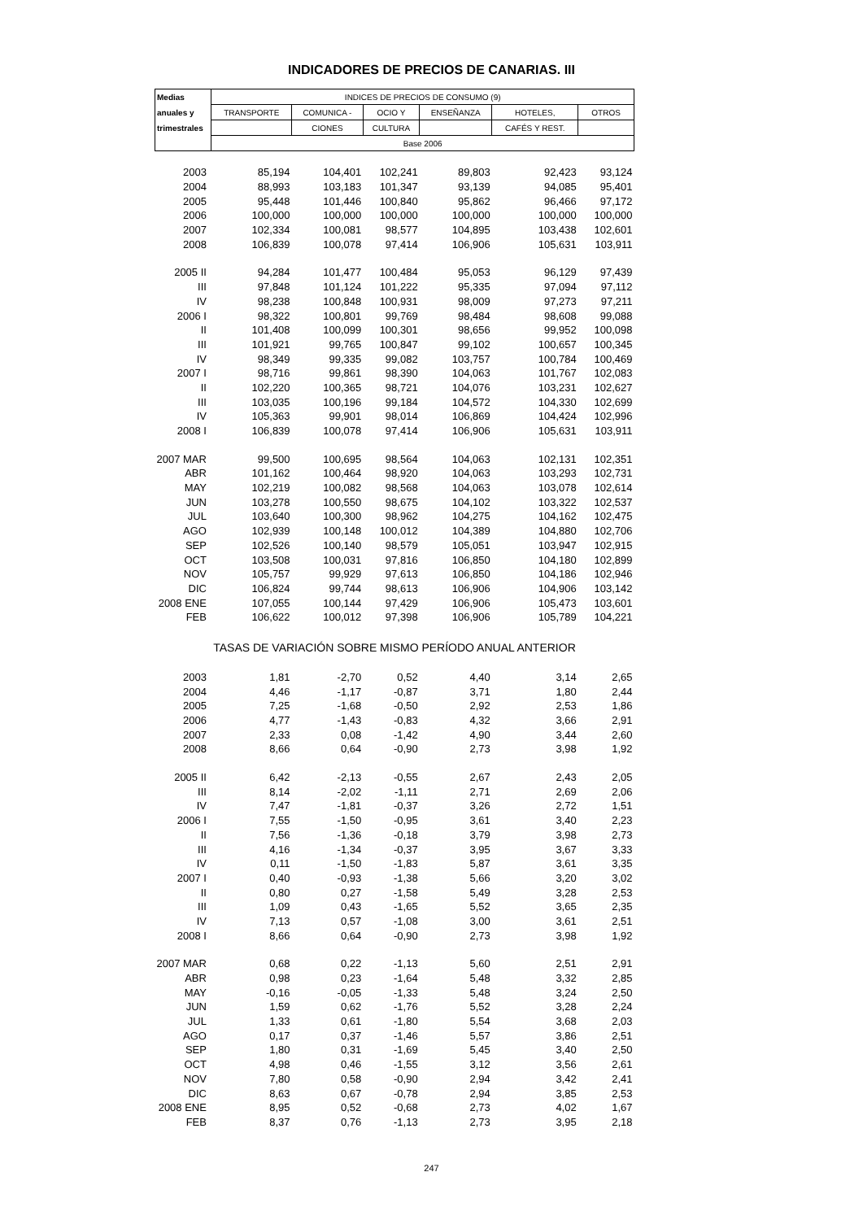INDICADORES DE PRECIOS DE CANARIAS. III
| Medias | INDICES DE PRECIOS DE CONSUMO (9) | | | | | |
| --- | --- | --- | --- | --- | --- | --- |
| anuales y | TRANSPORTE | COMUNICA - | OCIO Y | ENSEÑANZA | HOTELES, | OTROS |
| trimestrales | | CIONES | CULTURA | | CAFÉS Y REST. | |
| | Base 2006 | | | | | |
| 2003 | 85,194 | 104,401 | 102,241 | 89,803 | 92,423 | 93,124 |
| 2004 | 88,993 | 103,183 | 101,347 | 93,139 | 94,085 | 95,401 |
| 2005 | 95,448 | 101,446 | 100,840 | 95,862 | 96,466 | 97,172 |
| 2006 | 100,000 | 100,000 | 100,000 | 100,000 | 100,000 | 100,000 |
| 2007 | 102,334 | 100,081 | 98,577 | 104,895 | 103,438 | 102,601 |
| 2008 | 106,839 | 100,078 | 97,414 | 106,906 | 105,631 | 103,911 |
| 2005 II | 94,284 | 101,477 | 100,484 | 95,053 | 96,129 | 97,439 |
| III | 97,848 | 101,124 | 101,222 | 95,335 | 97,094 | 97,112 |
| IV | 98,238 | 100,848 | 100,931 | 98,009 | 97,273 | 97,211 |
| 2006 I | 98,322 | 100,801 | 99,769 | 98,484 | 98,608 | 99,088 |
| II | 101,408 | 100,099 | 100,301 | 98,656 | 99,952 | 100,098 |
| III | 101,921 | 99,765 | 100,847 | 99,102 | 100,657 | 100,345 |
| IV | 98,349 | 99,335 | 99,082 | 103,757 | 100,784 | 100,469 |
| 2007 I | 98,716 | 99,861 | 98,390 | 104,063 | 101,767 | 102,083 |
| II | 102,220 | 100,365 | 98,721 | 104,076 | 103,231 | 102,627 |
| III | 103,035 | 100,196 | 99,184 | 104,572 | 104,330 | 102,699 |
| IV | 105,363 | 99,901 | 98,014 | 106,869 | 104,424 | 102,996 |
| 2008 I | 106,839 | 100,078 | 97,414 | 106,906 | 105,631 | 103,911 |
| 2007 MAR | 99,500 | 100,695 | 98,564 | 104,063 | 102,131 | 102,351 |
| ABR | 101,162 | 100,464 | 98,920 | 104,063 | 103,293 | 102,731 |
| MAY | 102,219 | 100,082 | 98,568 | 104,063 | 103,078 | 102,614 |
| JUN | 103,278 | 100,550 | 98,675 | 104,102 | 103,322 | 102,537 |
| JUL | 103,640 | 100,300 | 98,962 | 104,275 | 104,162 | 102,475 |
| AGO | 102,939 | 100,148 | 100,012 | 104,389 | 104,880 | 102,706 |
| SEP | 102,526 | 100,140 | 98,579 | 105,051 | 103,947 | 102,915 |
| OCT | 103,508 | 100,031 | 97,816 | 106,850 | 104,180 | 102,899 |
| NOV | 105,757 | 99,929 | 97,613 | 106,850 | 104,186 | 102,946 |
| DIC | 106,824 | 99,744 | 98,613 | 106,906 | 104,906 | 103,142 |
| 2008 ENE | 107,055 | 100,144 | 97,429 | 106,906 | 105,473 | 103,601 |
| FEB | 106,622 | 100,012 | 97,398 | 106,906 | 105,789 | 104,221 |
| TASAS DE VARIACIÓN SOBRE MISMO PERÍODO ANUAL ANTERIOR | | | | | | |
| 2003 | 1,81 | -2,70 | 0,52 | 4,40 | 3,14 | 2,65 |
| 2004 | 4,46 | -1,17 | -0,87 | 3,71 | 1,80 | 2,44 |
| 2005 | 7,25 | -1,68 | -0,50 | 2,92 | 2,53 | 1,86 |
| 2006 | 4,77 | -1,43 | -0,83 | 4,32 | 3,66 | 2,91 |
| 2007 | 2,33 | 0,08 | -1,42 | 4,90 | 3,44 | 2,60 |
| 2008 | 8,66 | 0,64 | -0,90 | 2,73 | 3,98 | 1,92 |
| 2005 II | 6,42 | -2,13 | -0,55 | 2,67 | 2,43 | 2,05 |
| III | 8,14 | -2,02 | -1,11 | 2,71 | 2,69 | 2,06 |
| IV | 7,47 | -1,81 | -0,37 | 3,26 | 2,72 | 1,51 |
| 2006 I | 7,55 | -1,50 | -0,95 | 3,61 | 3,40 | 2,23 |
| II | 7,56 | -1,36 | -0,18 | 3,79 | 3,98 | 2,73 |
| III | 4,16 | -1,34 | -0,37 | 3,95 | 3,67 | 3,33 |
| IV | 0,11 | -1,50 | -1,83 | 5,87 | 3,61 | 3,35 |
| 2007 I | 0,40 | -0,93 | -1,38 | 5,66 | 3,20 | 3,02 |
| II | 0,80 | 0,27 | -1,58 | 5,49 | 3,28 | 2,53 |
| III | 1,09 | 0,43 | -1,65 | 5,52 | 3,65 | 2,35 |
| IV | 7,13 | 0,57 | -1,08 | 3,00 | 3,61 | 2,51 |
| 2008 I | 8,66 | 0,64 | -0,90 | 2,73 | 3,98 | 1,92 |
| 2007 MAR | 0,68 | 0,22 | -1,13 | 5,60 | 2,51 | 2,91 |
| ABR | 0,98 | 0,23 | -1,64 | 5,48 | 3,32 | 2,85 |
| MAY | -0,16 | -0,05 | -1,33 | 5,48 | 3,24 | 2,50 |
| JUN | 1,59 | 0,62 | -1,76 | 5,52 | 3,28 | 2,24 |
| JUL | 1,33 | 0,61 | -1,80 | 5,54 | 3,68 | 2,03 |
| AGO | 0,17 | 0,37 | -1,46 | 5,57 | 3,86 | 2,51 |
| SEP | 1,80 | 0,31 | -1,69 | 5,45 | 3,40 | 2,50 |
| OCT | 4,98 | 0,46 | -1,55 | 3,12 | 3,56 | 2,61 |
| NOV | 7,80 | 0,58 | -0,90 | 2,94 | 3,42 | 2,41 |
| DIC | 8,63 | 0,67 | -0,78 | 2,94 | 3,85 | 2,53 |
| 2008 ENE | 8,95 | 0,52 | -0,68 | 2,73 | 4,02 | 1,67 |
| FEB | 8,37 | 0,76 | -1,13 | 2,73 | 3,95 | 2,18 |
247